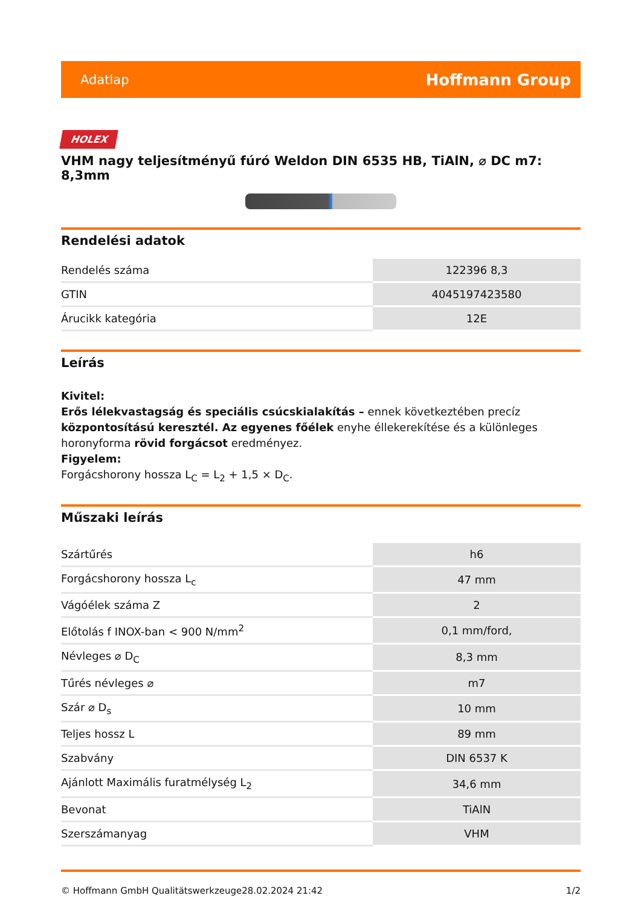Adatlap Hoffmann Group
HOLEX
VHM nagy teljesítményű fúró Weldon DIN 6535 HB, TiAlN, ⌀ DC m7: 8,3mm
Rendelési adatok
| Rendelés száma | 122396 8,3 |
| GTIN | 4045197423580 |
| Árucikk kategória | 12E |
Leírás
Kivitel:
Erős lélekvastagság és speciális csúcskialakítás – ennek következtében precíz központosítású keresztél. Az egyenes főélek enyhe éllekerekítése és a különleges horonyforma rövid forgácsot eredményez.
Figyelem:
Forgácshorony hossza L<sub>C</sub> = L<sub>2</sub> + 1,5 × D<sub>C</sub>.
Műszaki leírás
| Szártűrés | h6 |
| Forgácshorony hossza L<sub>c</sub> | 47 mm |
| Vágóélek száma Z | 2 |
| Előtolás f INOX-ban < 900 N/mm<sup>2</sup> | 0,1 mm/ford, |
| Névleges ⌀ D<sub>C</sub> | 8,3 mm |
| Tűrés névleges ⌀ | m7 |
| Szár ⌀ D<sub>s</sub> | 10 mm |
| Teljes hossz L | 89 mm |
| Szabvány | DIN 6537 K |
| Ajánlott Maximális furatmélység L<sub>2</sub> | 34,6 mm |
| Bevonat | TiAlN |
| Szerszámanyag | VHM |
© Hoffmann GmbH Qualitätswerkzeuge 28.02.2024 21:42 1/2